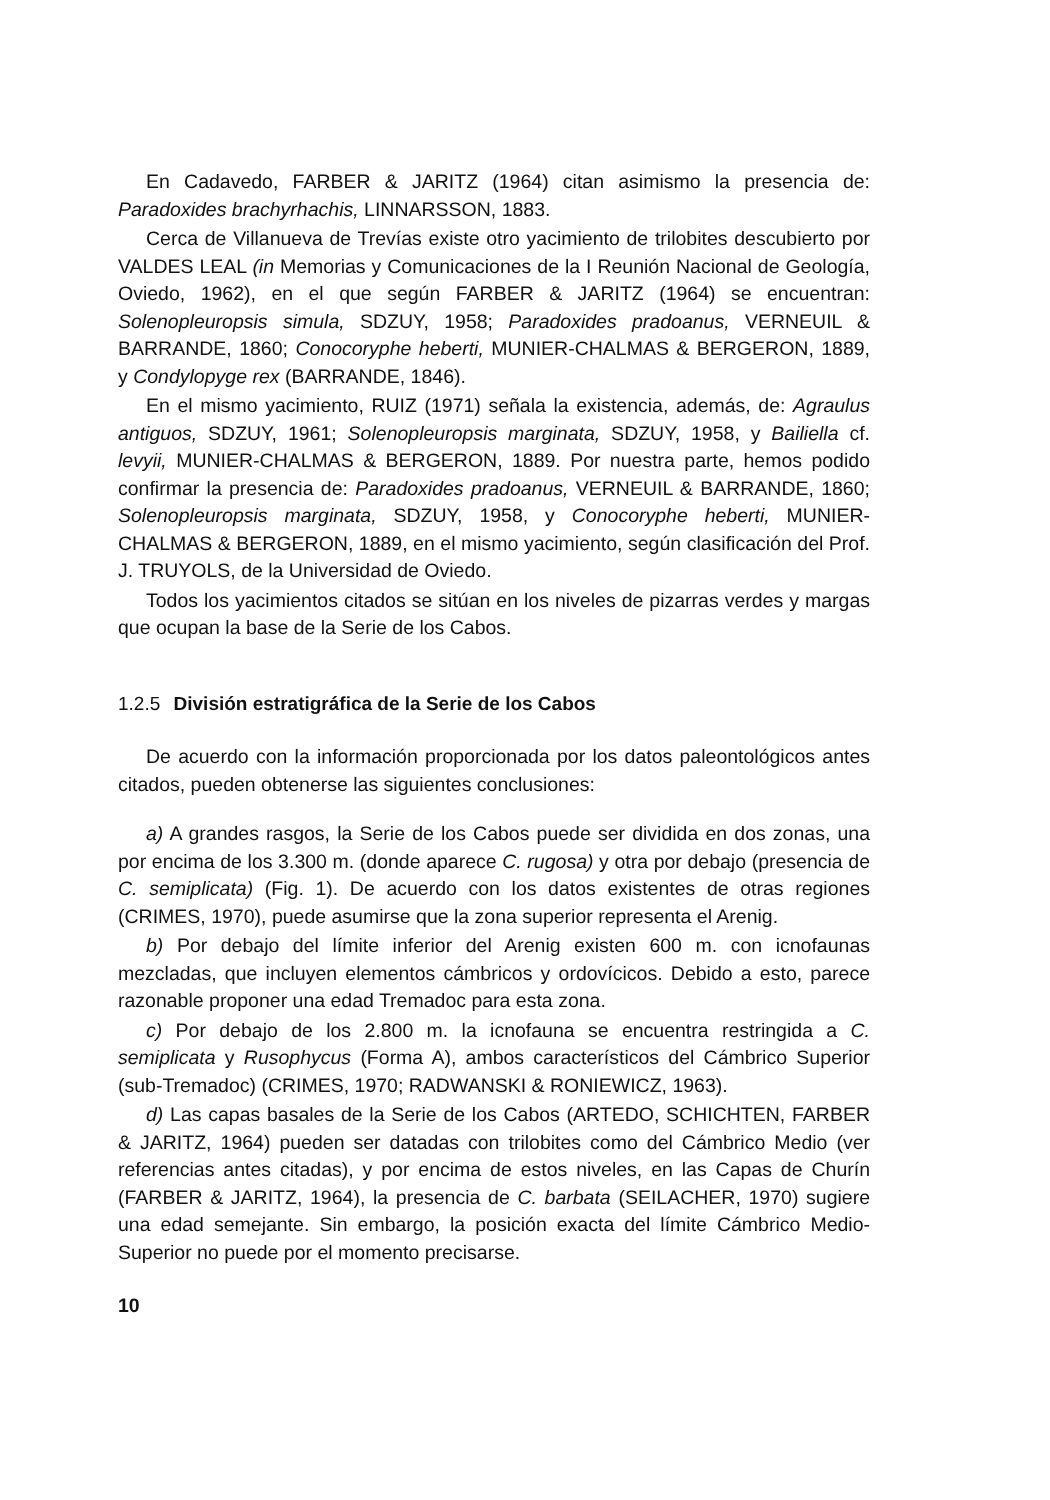En Cadavedo, FARBER & JARITZ (1964) citan asimismo la presencia de: Paradoxides brachyrhachis, LINNARSSON, 1883.
Cerca de Villanueva de Trevías existe otro yacimiento de trilobites descubierto por VALDES LEAL (in Memorias y Comunicaciones de la I Reunión Nacional de Geología, Oviedo, 1962), en el que según FARBER & JARITZ (1964) se encuentran: Solenopleuropsis simula, SDZUY, 1958; Paradoxides pradoanus, VERNEUIL & BARRANDE, 1860; Conocoryphe heberti, MUNIER-CHALMAS & BERGERON, 1889, y Condylopyge rex (BARRANDE, 1846).
En el mismo yacimiento, RUIZ (1971) señala la existencia, además, de: Agraulus antiguos, SDZUY, 1961; Solenopleuropsis marginata, SDZUY, 1958, y Bailiella cf. levyii, MUNIER-CHALMAS & BERGERON, 1889. Por nuestra parte, hemos podido confirmar la presencia de: Paradoxides pradoanus, VERNEUIL & BARRANDE, 1860; Solenopleuropsis marginata, SDZUY, 1958, y Conocoryphe heberti, MUNIER-CHALMAS & BERGERON, 1889, en el mismo yacimiento, según clasificación del Prof. J. TRUYOLS, de la Universidad de Oviedo.
Todos los yacimientos citados se sitúan en los niveles de pizarras verdes y margas que ocupan la base de la Serie de los Cabos.
1.2.5 División estratigráfica de la Serie de los Cabos
De acuerdo con la información proporcionada por los datos paleontológicos antes citados, pueden obtenerse las siguientes conclusiones:
a) A grandes rasgos, la Serie de los Cabos puede ser dividida en dos zonas, una por encima de los 3.300 m. (donde aparece C. rugosa) y otra por debajo (presencia de C. semiplicata) (Fig. 1). De acuerdo con los datos existentes de otras regiones (CRIMES, 1970), puede asumirse que la zona superior representa el Arenig.
b) Por debajo del límite inferior del Arenig existen 600 m. con icnofaunas mezcladas, que incluyen elementos cámbricos y ordovícicos. Debido a esto, parece razonable proponer una edad Tremadoc para esta zona.
c) Por debajo de los 2.800 m. la icnofauna se encuentra restringida a C. semiplicata y Rusophycus (Forma A), ambos característicos del Cámbrico Superior (sub-Tremadoc) (CRIMES, 1970; RADWANSKI & RONIEWICZ, 1963).
d) Las capas basales de la Serie de los Cabos (ARTEDO, SCHICHTEN, FARBER & JARITZ, 1964) pueden ser datadas con trilobites como del Cámbrico Medio (ver referencias antes citadas), y por encima de estos niveles, en las Capas de Churín (FARBER & JARITZ, 1964), la presencia de C. barbata (SEILACHER, 1970) sugiere una edad semejante. Sin embargo, la posición exacta del límite Cámbrico Medio-Superior no puede por el momento precisarse.
10